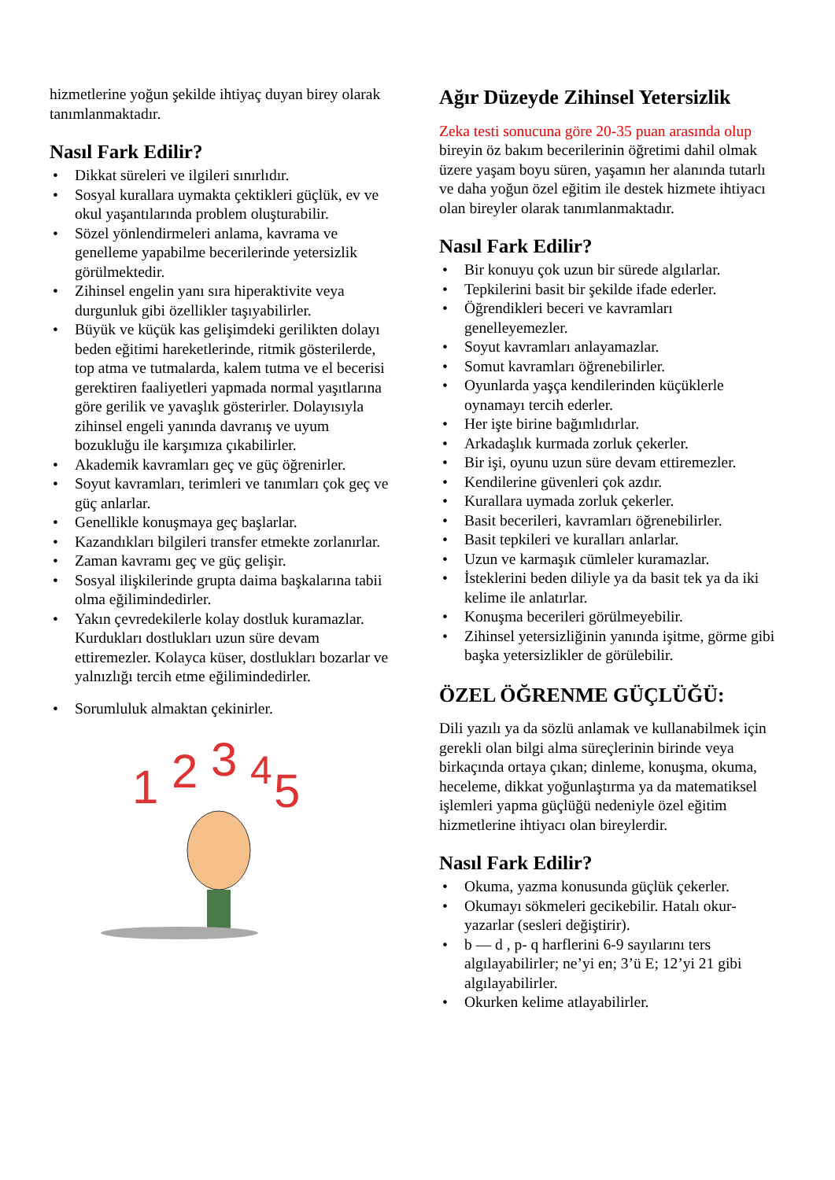hizmetlerine yoğun şekilde ihtiyaç duyan birey olarak tanımlanmaktadır.
Nasıl Fark Edilir?
• Dikkat süreleri ve ilgileri sınırlıdır.
• Sosyal kurallara uymakta çektikleri güçlük, ev ve okul yaşantılarında problem oluşturabilir.
• Sözel yönlendirmeleri anlama, kavrama ve genelleme yapabilme becerilerinde yetersizlik görülmektedir.
• Zihinsel engelin yanı sıra hiperaktivite veya durgunluk gibi özellikler taşıyabilirler.
• Büyük ve küçük kas gelişimdeki gerilikten dolayı beden eğitimi hareketlerinde, ritmik gösterilerde, top atma ve tutmalarda, kalem tutma ve el becerisi gerektiren faaliyetleri yapmada normal yaşıtlarına göre gerilik ve yavaşlık gösterirler. Dolayısıyla zihinsel engeli yanında davranış ve uyum bozukluğu ile karşımıza çıkabilirler.
• Akademik kavramları geç ve güç öğrenirler.
• Soyut kavramları, terimleri ve tanımları çok geç ve güç anlarlar.
• Genellikle konuşmaya geç başlarlar.
• Kazandıkları bilgileri transfer etmekte zorlanırlar.
• Zaman kavramı geç ve güç gelişir.
• Sosyal ilişkilerinde grupta daima başkalarına tabii olma eğilimindedirler.
• Yakın çevredekilerle kolay dostluk kuramazlar. Kurdukları dostlukları uzun süre devam ettiremezler. Kolayca küser, dostlukları bozarlar ve yalnızlığı tercih etme eğilimindedirler.
• Sorumluluk almaktan çekinirler.
1
2
3
4
5
Ağır Düzeyde Zihinsel Yetersizlik
Zeka testi sonucuna göre 20-35 puan arasında olup bireyin öz bakım becerilerinin öğretimi dahil olmak üzere yaşam boyu süren, yaşamın her alanında tutarlı ve daha yoğun özel eğitim ile destek hizmete ihtiyacı olan bireyler olarak tanımlanmaktadır.
Nasıl Fark Edilir?
• Bir konuyu çok uzun bir sürede algılarlar.
• Tepkilerini basit bir şekilde ifade ederler.
• Öğrendikleri beceri ve kavramları genelleyemezler.
• Soyut kavramları anlayamazlar.
• Somut kavramları öğrenebilirler.
• Oyunlarda yaşça kendilerinden küçüklerle oynamayı tercih ederler.
• Her işte birine bağımlıdırlar.
• Arkadaşlık kurmada zorluk çekerler.
• Bir işi, oyunu uzun süre devam ettiremezler.
• Kendilerine güvenleri çok azdır.
• Kurallara uymada zorluk çekerler.
• Basit becerileri, kavramları öğrenebilirler.
• Basit tepkileri ve kuralları anlarlar.
• Uzun ve karmaşık cümleler kuramazlar.
• İsteklerini beden diliyle ya da basit tek ya da iki kelime ile anlatırlar.
• Konuşma becerileri görülmeyebilir.
• Zihinsel yetersizliğinin yanında işitme, görme gibi başka yetersizlikler de görülebilir.
ÖZEL ÖĞRENME GÜÇLÜĞÜ:
Dili yazılı ya da sözlü anlamak ve kullanabilmek için gerekli olan bilgi alma süreçlerinin birinde veya birkaçında ortaya çıkan; dinleme, konuşma, okuma, heceleme, dikkat yoğunlaştırma ya da matematiksel işlemleri yapma güçlüğü nedeniyle özel eğitim hizmetlerine ihtiyacı olan bireylerdir.
Nasıl Fark Edilir?
• Okuma, yazma konusunda güçlük çekerler.
• Okumayı sökmeleri gecikebilir. Hatalı okur- yazarlar (sesleri değiştirir).
• b — d , p- q harflerini 6-9 sayılarını ters algılayabilirler; ne’yi en; 3’ü E; 12’yi 21 gibi algılayabilirler.
• Okurken kelime atlayabilirler.